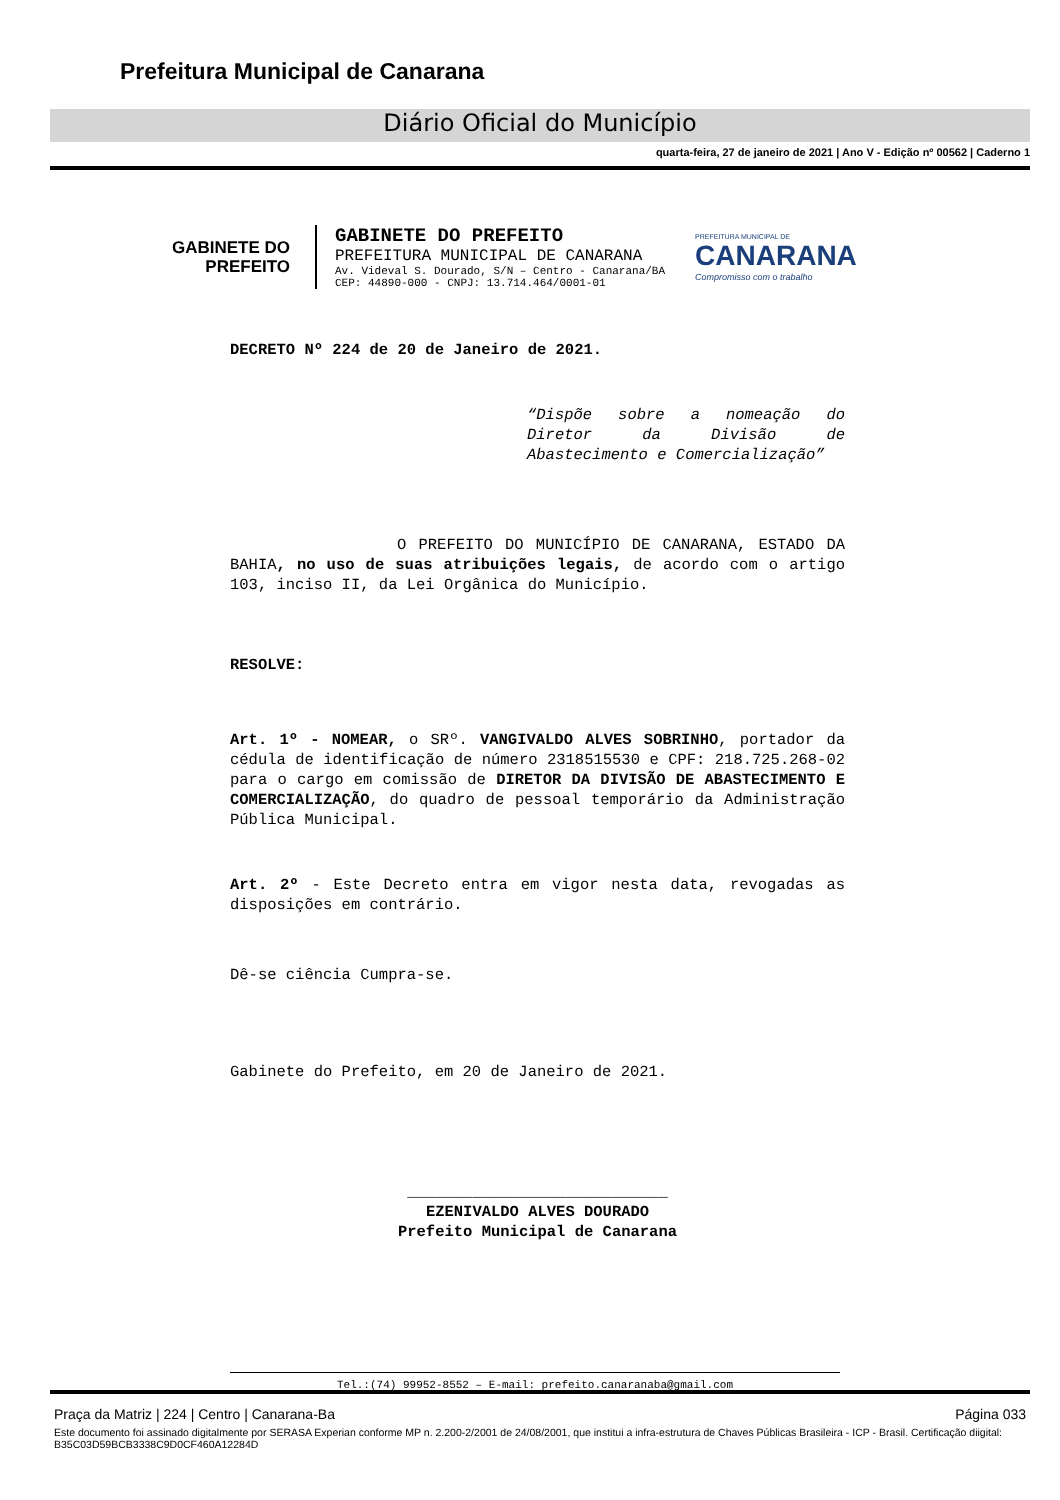Prefeitura Municipal de Canarana
Diário Oficial do Município
quarta-feira, 27 de janeiro de 2021 | Ano V - Edição nº 00562 | Caderno 1
GABINETE DO
PREFEITO
GABINETE DO PREFEITO
PREFEITURA MUNICIPAL DE CANARANA
Av. Videval S. Dourado, S/N – Centro - Canarana/BA
CEP: 44890-000 - CNPJ: 13.714.464/0001-01
PREFEITURA MUNICIPAL DE
CANARANA
Compromisso com o trabalho
DECRETO Nº 224 de 20 de Janeiro de 2021.
“Dispõe sobre a nomeação do Diretor da Divisão de Abastecimento e Comercialização”
O PREFEITO DO MUNICÍPIO DE CANARANA, ESTADO DA BAHIA, no uso de suas atribuições legais, de acordo com o artigo 103, inciso II, da Lei Orgânica do Município.
RESOLVE:
Art. 1º - NOMEAR, o SRº. VANGIVALDO ALVES SOBRINHO, portador da cédula de identificação de número 2318515530 e CPF: 218.725.268-02 para o cargo em comissão de DIRETOR DA DIVISÃO DE ABASTECIMENTO E COMERCIALIZAÇÃO, do quadro de pessoal temporário da Administração Pública Municipal.
Art. 2º - Este Decreto entra em vigor nesta data, revogadas as disposições em contrário.
Dê-se ciência Cumpra-se.
Gabinete do Prefeito, em 20 de Janeiro de 2021.
____________________________
EZENIVALDO ALVES DOURADO
Prefeito Municipal de Canarana
Tel.:(74) 99952-8552 – E-mail: prefeito.canaranaba@gmail.com
Praça da Matriz | 224 | Centro | Canarana-Ba Página 033
Este documento foi assinado digitalmente por SERASA Experian conforme MP n. 2.200-2/2001 de 24/08/2001, que institui a infra-estrutura de Chaves Públicas Brasileira - ICP - Brasil. Certificação diigital: B35C03D59BCB3338C9D0CF460A12284D